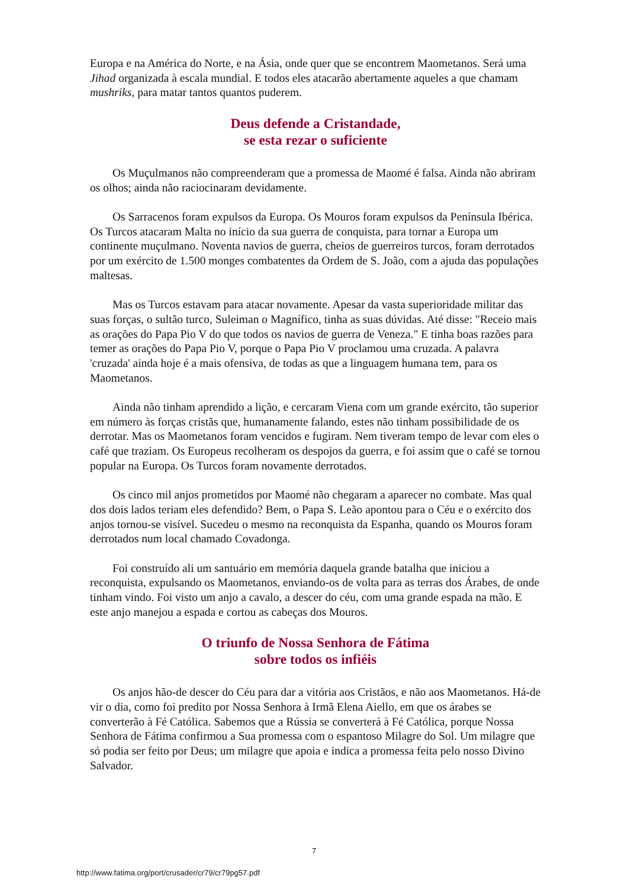Europa e na América do Norte, e na Ásia, onde quer que se encontrem Maometanos. Será uma Jihad organizada à escala mundial. E todos eles atacarão abertamente aqueles a que chamam mushriks, para matar tantos quantos puderem.
Deus defende a Cristandade,
se esta rezar o suficiente
Os Muçulmanos não compreenderam que a promessa de Maomé é falsa. Ainda não abriram os olhos; ainda não raciocinaram devidamente.
Os Sarracenos foram expulsos da Europa. Os Mouros foram expulsos da Península Ibérica. Os Turcos atacaram Malta no início da sua guerra de conquista, para tornar a Europa um continente muçulmano. Noventa navios de guerra, cheios de guerreiros turcos, foram derrotados por um exército de 1.500 monges combatentes da Ordem de S. João, com a ajuda das populações maltesas.
Mas os Turcos estavam para atacar novamente. Apesar da vasta superioridade militar das suas forças, o sultão turco, Suleiman o Magnífico, tinha as suas dúvidas. Até disse: "Receio mais as orações do Papa Pio V do que todos os navios de guerra de Veneza." E tinha boas razões para temer as orações do Papa Pio V, porque o Papa Pio V proclamou uma cruzada. A palavra 'cruzada' ainda hoje é a mais ofensiva, de todas as que a linguagem humana tem, para os Maometanos.
Ainda não tinham aprendido a lição, e cercaram Viena com um grande exército, tão superior em número às forças cristãs que, humanamente falando, estes não tinham possibilidade de os derrotar. Mas os Maometanos foram vencidos e fugiram. Nem tiveram tempo de levar com eles o café que traziam. Os Europeus recolheram os despojos da guerra, e foi assim que o café se tornou popular na Europa. Os Turcos foram novamente derrotados.
Os cinco mil anjos prometidos por Maomé não chegaram a aparecer no combate. Mas qual dos dois lados teriam eles defendido? Bem, o Papa S. Leão apontou para o Céu e o exército dos anjos tornou-se visível. Sucedeu o mesmo na reconquista da Espanha, quando os Mouros foram derrotados num local chamado Covadonga.
Foi construído ali um santuário em memória daquela grande batalha que iniciou a reconquista, expulsando os Maometanos, enviando-os de volta para as terras dos Árabes, de onde tinham vindo. Foi visto um anjo a cavalo, a descer do céu, com uma grande espada na mão. E este anjo manejou a espada e cortou as cabeças dos Mouros.
O triunfo de Nossa Senhora de Fátima
sobre todos os infiéis
Os anjos hão-de descer do Céu para dar a vitória aos Cristãos, e não aos Maometanos. Há-de vir o dia, como foi predito por Nossa Senhora à Irmã Elena Aiello, em que os árabes se converterão à Fé Católica. Sabemos que a Rússia se converterá à Fé Católica, porque Nossa Senhora de Fátima confirmou a Sua promessa com o espantoso Milagre do Sol. Um milagre que só podia ser feito por Deus; um milagre que apoia e indica a promessa feita pelo nosso Divino Salvador.
7
http://www.fatima.org/port/crusader/cr79/cr79pg57.pdf